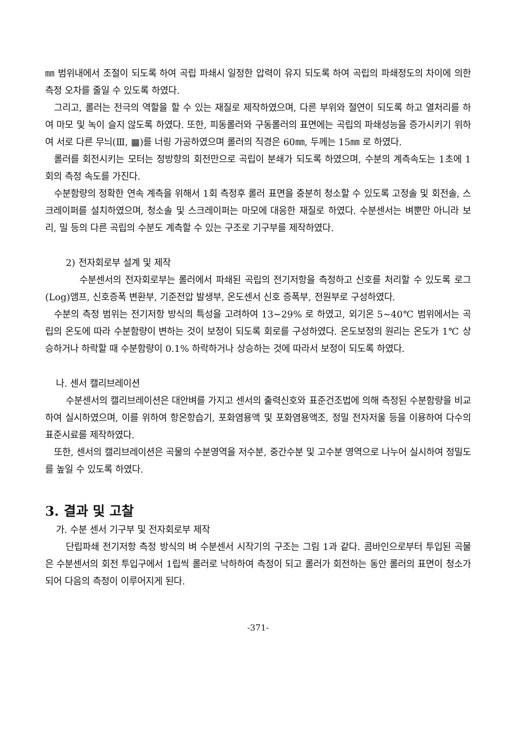㎜ 범위내에서 조절이 되도록 하여 곡립 파쇄시 일정한 압력이 유지 되도록 하여 곡립의 파쇄정도의 차이에 의한 측정 오차를 줄일 수 있도록 하였다.
그리고, 롤러는 전극의 역할을 할 수 있는 재질로 제작하였으며, 다른 부위와 절연이 되도록 하고 열처리를 하여 마모 및 녹이 슬지 않도록 하였다. 또한, 피동롤러와 구동롤러의 표면에는 곡립의 파쇄성능을 증가시키기 위하여 서로 다른 무늬(Ⅲ, ▦)를 너링 가공하였으며 롤러의 직경은 60㎜, 두께는 15㎜ 로 하였다.
롤러를 회전시키는 모터는 정방향의 회전만으로 곡립이 분쇄가 되도록 하였으며, 수분의 계측속도는 1초에 1회의 측정 속도를 가진다.
수분함량의 정확한 연속 계측을 위해서 1회 측정후 롤러 표면을 충분히 청소할 수 있도록 고정솔 및 회전솔, 스크레이퍼를 설치하였으며, 청소솔 및 스크레이퍼는 마모에 대응한 재질로 하였다. 수분센서는 벼뿐만 아니라 보리, 밀 등의 다른 곡립의 수분도 계측할 수 있는 구조로 기구부를 제작하였다.
2) 전자회로부 설계 및 제작
수분센서의 전자회로부는 롤러에서 파쇄된 곡립의 전기저항을 측정하고 신호를 처리할 수 있도록 로그(Log)앰프, 신호증폭 변환부, 기준전압 발생부, 온도센서 신호 증폭부, 전원부로 구성하였다.
수분의 측정 범위는 전기저항 방식의 특성을 고려하여 13~29% 로 하였고, 외기온 5~40℃ 범위에서는 곡립의 온도에 따라 수분함량이 변하는 것이 보정이 되도록 회로를 구성하였다. 온도보정의 원리는 온도가 1℃ 상승하거나 하락할 때 수분함량이 0.1% 하락하거나 상승하는 것에 따라서 보정이 되도록 하였다.
나. 센서 캘리브레이션
수분센서의 캘리브레이션은 대안벼를 가지고 센서의 출력신호와 표준건조법에 의해 측정된 수분함량을 비교하여 실시하였으며, 이를 위하여 항온항습기, 포화염용액 및 포화염용액조, 정밀 전자저울 등을 이용하여 다수의 표준시료를 제작하였다.
또한, 센서의 캘리브레이션은 곡물의 수분영역을 저수분, 중간수분 및 고수분 영역으로 나누어 실시하여 정밀도를 높일 수 있도록 하였다.
3. 결과 및 고찰
가. 수분 센서 기구부 및 전자회로부 제작
단립파쇄 전기저항 측정 방식의 벼 수분센서 시작기의 구조는 그림 1과 같다. 콤바인으로부터 투입된 곡물은 수분센서의 회전 투입구에서 1립씩 롤러로 낙하하여 측정이 되고 롤러가 회전하는 동안 롤러의 표면이 청소가 되어 다음의 측정이 이루어지게 된다.
-371-